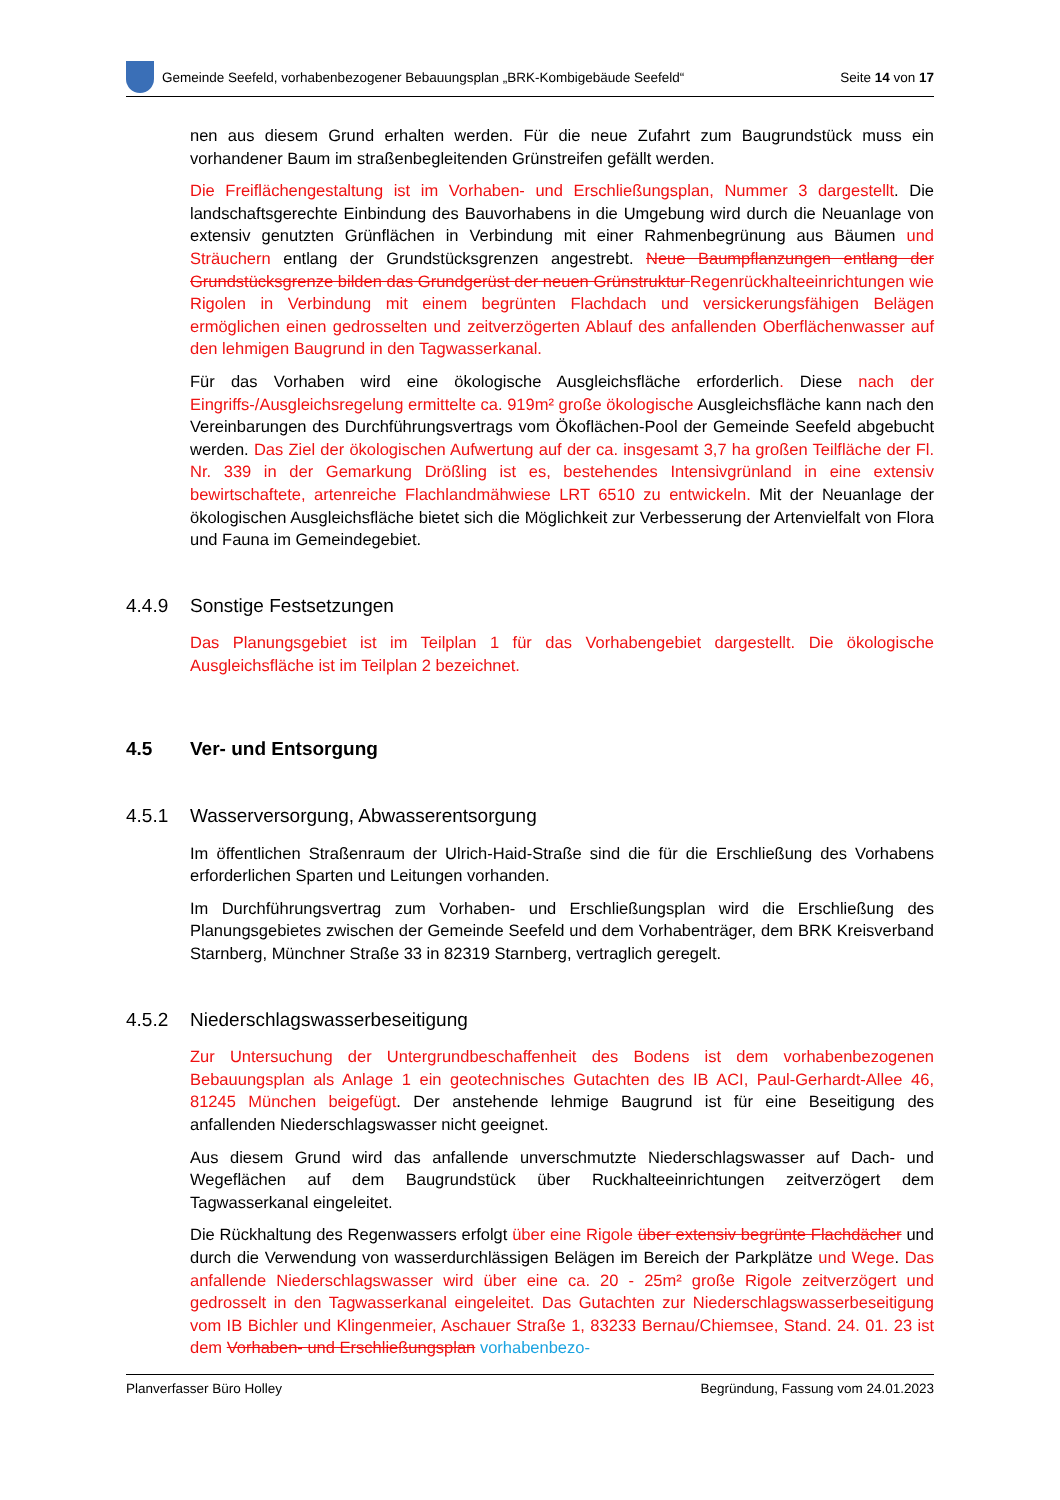Gemeinde Seefeld, vorhabenbezogener Bebauungsplan „BRK-Kombigebäude Seefeld“
Seite 14 von 17
nen aus diesem Grund erhalten werden. Für die neue Zufahrt zum Baugrundstück muss ein vorhandener Baum im straßenbegleitenden Grünstreifen gefällt werden.
Die Freiflächengestaltung ist im Vorhaben- und Erschließungsplan, Nummer 3 dargestellt. Die landschaftsgerechte Einbindung des Bauvorhabens in die Umgebung wird durch die Neuanlage von extensiv genutzten Grünflächen in Verbindung mit einer Rahmenbegrünung aus Bäumen und Sträuchern entlang der Grundstücksgrenzen angestrebt. Neue Baumpflanzungen entlang der Grundstücksgrenze bilden das Grundgerüst der neuen Grünstruktur Regenrückhalteeinrichtungen wie Rigolen in Verbindung mit einem begrünten Flachdach und versickerungsfähigen Belägen ermöglichen einen gedrosselten und zeitverzögerten Ablauf des anfallenden Oberflächenwasser auf den lehmigen Baugrund in den Tagwasserkanal.
Für das Vorhaben wird eine ökologische Ausgleichsfläche erforderlich. Diese nach der Eingriffs-/Ausgleichsregelung ermittelte ca. 919m² große ökologische Ausgleichsfläche kann nach den Vereinbarungen des Durchführungsvertrags vom Ökoflächen-Pool der Gemeinde Seefeld abgebucht werden. Das Ziel der ökologischen Aufwertung auf der ca. insgesamt 3,7 ha großen Teilfläche der Fl. Nr. 339 in der Gemarkung Drößling ist es, bestehendes Intensivgrünland in eine extensiv bewirtschaftete, artenreiche Flachlandmähwiese LRT 6510 zu entwickeln. Mit der Neuanlage der ökologischen Ausgleichsfläche bietet sich die Möglichkeit zur Verbesserung der Artenvielfalt von Flora und Fauna im Gemeindegebiet.
4.4.9 Sonstige Festsetzungen
Das Planungsgebiet ist im Teilplan 1 für das Vorhabengebiet dargestellt. Die ökologische Ausgleichsfläche ist im Teilplan 2 bezeichnet.
4.5 Ver- und Entsorgung
4.5.1 Wasserversorgung, Abwasserentsorgung
Im öffentlichen Straßenraum der Ulrich-Haid-Straße sind die für die Erschließung des Vorhabens erforderlichen Sparten und Leitungen vorhanden.
Im Durchführungsvertrag zum Vorhaben- und Erschließungsplan wird die Erschließung des Planungsgebietes zwischen der Gemeinde Seefeld und dem Vorhabenträger, dem BRK Kreisverband Starnberg, Münchner Straße 33 in 82319 Starnberg, vertraglich geregelt.
4.5.2 Niederschlagswasserbeseitigung
Zur Untersuchung der Untergrundbeschaffenheit des Bodens ist dem vorhabenbezogenen Bebauungsplan als Anlage 1 ein geotechnisches Gutachten des IB ACI, Paul-Gerhardt-Allee 46, 81245 München beigefügt. Der anstehende lehmige Baugrund ist für eine Beseitigung des anfallenden Niederschlagswasser nicht geeignet.
Aus diesem Grund wird das anfallende unverschmutzte Niederschlagswasser auf Dach- und Wegeflächen auf dem Baugrundstück über Ruckhalteeinrichtungen zeitverzögert dem Tagwasserkanal eingeleitet.
Die Rückhaltung des Regenwassers erfolgt über eine Rigole über extensiv begrünte Flachdächer und durch die Verwendung von wasserdurchlässigen Belägen im Bereich der Parkplätze und Wege. Das anfallende Niederschlagswasser wird über eine ca. 20 - 25m² große Rigole zeitverzögert und gedrosselt in den Tagwasserkanal eingeleitet. Das Gutachten zur Niederschlagswasserbeseitigung vom IB Bichler und Klingenmeier, Aschauer Straße 1, 83233 Bernau/Chiemsee, Stand. 24. 01. 23 ist dem Vorhaben- und Erschließungsplan vorhabenbezo-
Planverfasser Büro Holley Begründung, Fassung vom 24.01.2023